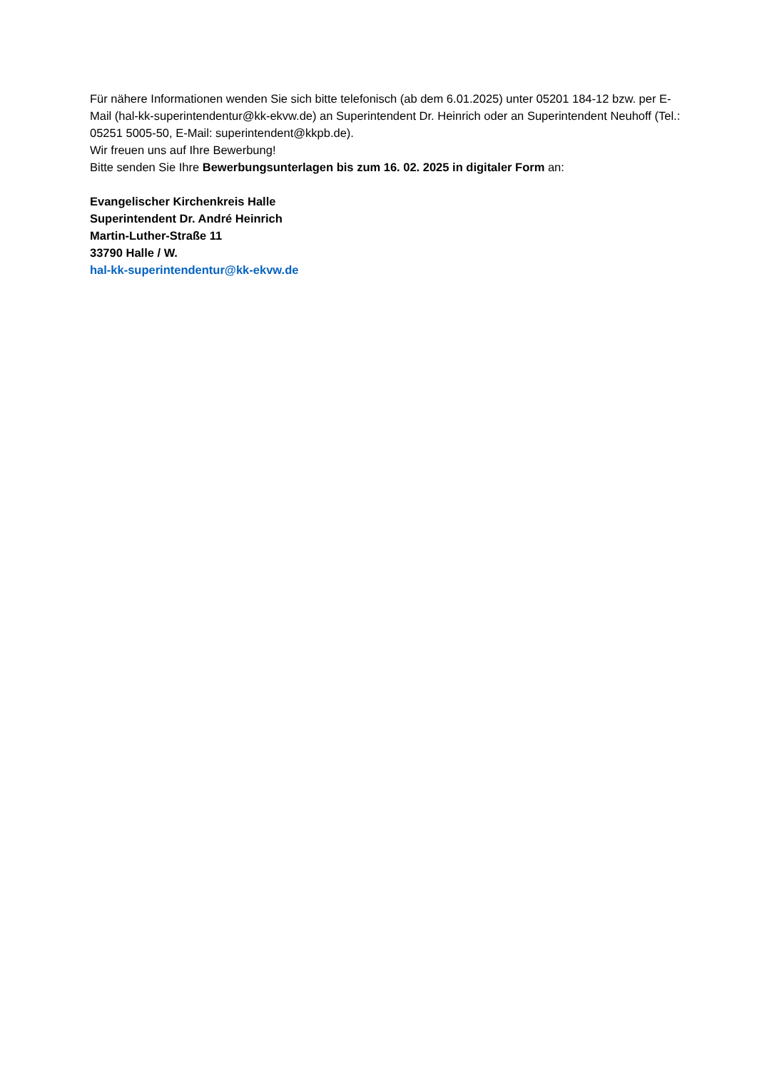Für nähere Informationen wenden Sie sich bitte telefonisch (ab dem 6.01.2025) unter 05201 184-12 bzw. per E-Mail (hal-kk-superintendentur@kk-ekvw.de) an Superintendent Dr. Heinrich oder an Superintendent Neuhoff (Tel.: 05251 5005-50, E-Mail: superintendent@kkpb.de).
Wir freuen uns auf Ihre Bewerbung!
Bitte senden Sie Ihre Bewerbungsunterlagen bis zum 16. 02. 2025 in digitaler Form an:
Evangelischer Kirchenkreis Halle
Superintendent Dr. André Heinrich
Martin-Luther-Straße 11
33790 Halle / W.
hal-kk-superintendentur@kk-ekvw.de